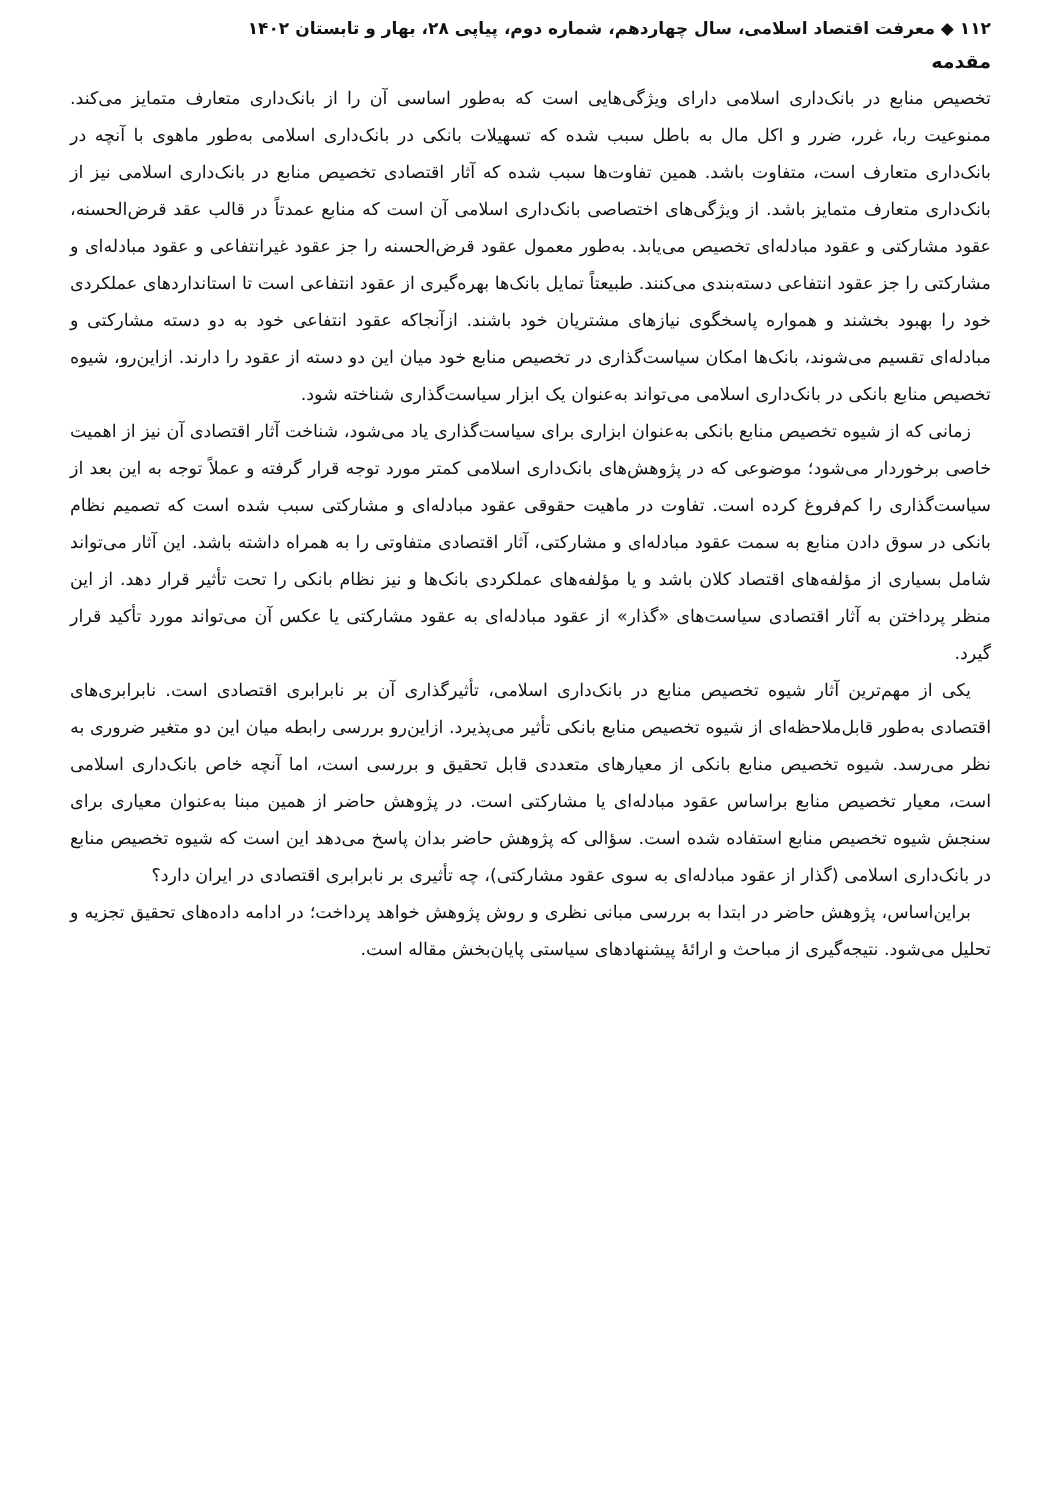۱۱۲ ◆ معرفت اقتصاد اسلامی، سال چهاردهم، شماره دوم، پیاپی ۲۸، بهار و تابستان ۱۴۰۲
مقدمه
تخصیص منابع در بانک‌داری اسلامی دارای ویژگی‌هایی است که به‌طور اساسی آن را از بانک‌داری متعارف متمایز می‌کند. ممنوعیت ربا، غرر، ضرر و اکل مال به باطل سبب شده که تسهیلات بانکی در بانک‌داری اسلامی به‌طور ماهوی با آنچه در بانک‌داری متعارف است، متفاوت باشد. همین تفاوت‌ها سبب شده که آثار اقتصادی تخصیص منابع در بانک‌داری اسلامی نیز از بانک‌داری متعارف متمایز باشد. از ویژگی‌های اختصاصی بانک‌داری اسلامی آن است که منابع عمدتاً در قالب عقد قرض‌الحسنه، عقود مشارکتی و عقود مبادله‌ای تخصیص می‌یابد. به‌طور معمول عقود قرض‌الحسنه را جز عقود غیرانتفاعی و عقود مبادله‌ای و مشارکتی را جز عقود انتفاعی دسته‌بندی می‌کنند. طبیعتاً تمایل بانک‌ها بهره‌گیری از عقود انتفاعی است تا استانداردهای عملکردی خود را بهبود بخشند و همواره پاسخگوی نیازهای مشتریان خود باشند. ازآنجاکه عقود انتفاعی خود به دو دسته مشارکتی و مبادله‌ای تقسیم می‌شوند، بانک‌ها امکان سیاست‌گذاری در تخصیص منابع خود میان این دو دسته از عقود را دارند. ازاین‌رو، شیوه تخصیص منابع بانکی در بانک‌داری اسلامی می‌تواند به‌عنوان یک ابزار سیاست‌گذاری شناخته شود.
زمانی که از شیوه تخصیص منابع بانکی به‌عنوان ابزاری برای سیاست‌گذاری یاد می‌شود، شناخت آثار اقتصادی آن نیز از اهمیت خاصی برخوردار می‌شود؛ موضوعی که در پژوهش‌های بانک‌داری اسلامی کمتر مورد توجه قرار گرفته و عملاً توجه به این بعد از سیاست‌گذاری را کم‌فروغ کرده است. تفاوت در ماهیت حقوقی عقود مبادله‌ای و مشارکتی سبب شده است که تصمیم نظام بانکی در سوق دادن منابع به سمت عقود مبادله‌ای و مشارکتی، آثار اقتصادی متفاوتی را به همراه داشته باشد. این آثار می‌تواند شامل بسیاری از مؤلفه‌های اقتصاد کلان باشد و یا مؤلفه‌های عملکردی بانک‌ها و نیز نظام بانکی را تحت تأثیر قرار دهد. از این منظر پرداختن به آثار اقتصادی سیاست‌های «گذار» از عقود مبادله‌ای به عقود مشارکتی یا عکس آن می‌تواند مورد تأکید قرار گیرد.
یکی از مهم‌ترین آثار شیوه تخصیص منابع در بانک‌داری اسلامی، تأثیرگذاری آن بر نابرابری اقتصادی است. نابرابری‌های اقتصادی به‌طور قابل‌ملاحظه‌ای از شیوه تخصیص منابع بانکی تأثیر می‌پذیرد. ازاین‌رو بررسی رابطه میان این دو متغیر ضروری به نظر می‌رسد. شیوه تخصیص منابع بانکی از معیارهای متعددی قابل تحقیق و بررسی است، اما آنچه خاص بانک‌داری اسلامی است، معیار تخصیص منابع براساس عقود مبادله‌ای یا مشارکتی است. در پژوهش حاضر از همین مبنا به‌عنوان معیاری برای سنجش شیوه تخصیص منابع استفاده شده است. سؤالی که پژوهش حاضر بدان پاسخ می‌دهد این است که شیوه تخصیص منابع در بانک‌داری اسلامی (گذار از عقود مبادله‌ای به سوی عقود مشارکتی)، چه تأثیری بر نابرابری اقتصادی در ایران دارد؟
براین‌اساس، پژوهش حاضر در ابتدا به بررسی مبانی نظری و روش پژوهش خواهد پرداخت؛ در ادامه داده‌های تحقیق تجزیه و تحلیل می‌شود. نتیجه‌گیری از مباحث و ارائهٔ پیشنهادهای سیاستی پایان‌بخش مقاله است.